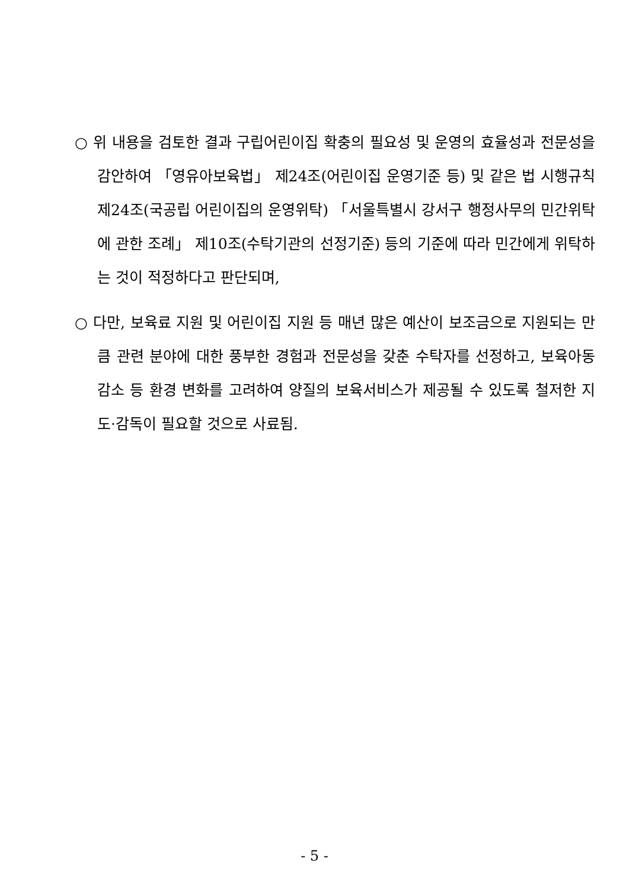○ 위 내용을 검토한 결과 구립어린이집 확충의 필요성 및 운영의 효율성과 전문성을 감안하여 「영유아보육법」 제24조(어린이집 운영기준 등) 및 같은 법 시행규칙 제24조(국공립 어린이집의 운영위탁) 「서울특별시 강서구 행정사무의 민간위탁에 관한 조례」 제10조(수탁기관의 선정기준) 등의 기준에 따라 민간에게 위탁하는 것이 적정하다고 판단되며,
○ 다만, 보육료 지원 및 어린이집 지원 등 매년 많은 예산이 보조금으로 지원되는 만큼 관련 분야에 대한 풍부한 경험과 전문성을 갖춘 수탁자를 선정하고, 보육아동 감소 등 환경 변화를 고려하여 양질의 보육서비스가 제공될 수 있도록 철저한 지도·감독이 필요할 것으로 사료됨.
- 5 -